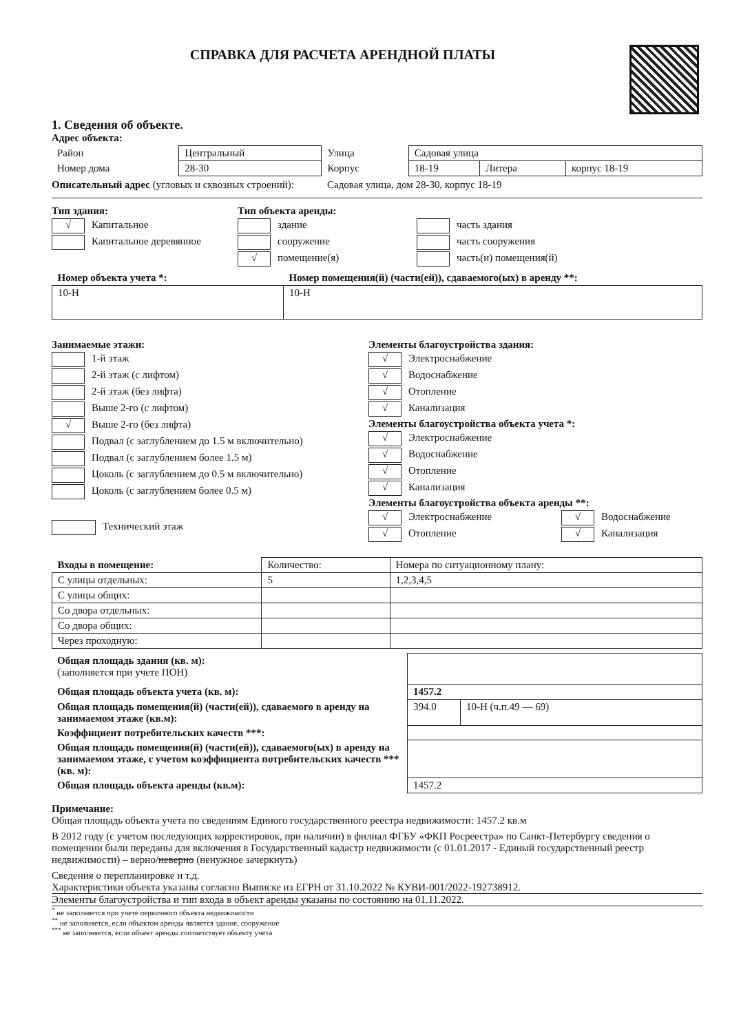СПРАВКА ДЛЯ РАСЧЕТА АРЕНДНОЙ ПЛАТЫ
1. Сведения об объекте.
Адрес объекта:
| Район | Центральный | Улица | Садовая улица | | |
| Номер дома | 28-30 | Корпус | 18-19 | Литера | корпус 18-19 |
Описательный адрес (угловых и сквозных строений):
Садовая улица, дом 28-30, корпус 18-19
Тип здания:
√ Капитальное
Капитальное деревянное
Тип объекта аренды:
здание
сооружение
√ помещение(я)
часть здания
часть сооружения
часть(и) помещения(й)
| Номер объекта учета *: | Номер помещения(й) (части(ей)), сдаваемого(ых) в аренду **: |
| 10-Н | 10-Н |
Занимаемые этажи:
1-й этаж
2-й этаж (с лифтом)
2-й этаж (без лифта)
Выше 2-го (с лифтом)
√ Выше 2-го (без лифта)
Подвал (с заглублением до 1.5 м включительно)
Подвал (с заглублением более 1.5 м)
Цоколь (с заглублением до 0.5 м включительно)
Цоколь (с заглублением более 0.5 м)
Технический этаж
Элементы благоустройства здания:
√ Электроснабжение
√ Водоснабжение
√ Отопление
√ Канализация
Элементы благоустройства объекта учета *:
√ Электроснабжение
√ Водоснабжение
√ Отопление
√ Канализация
Элементы благоустройства объекта аренды **:
√ Электроснабжение
√ Отопление
√ Водоснабжение
√ Канализация
| Входы в помещение: | Количество: | Номера по ситуационному плану: |
| --- | --- | --- |
| С улицы отдельных: | 5 | 1,2,3,4,5 |
| С улицы общих: | | |
| Со двора отдельных: | | |
| Со двора общих: | | |
| Через проходную: | | |
| Общая площадь здания (кв. м): (заполняется при учете ПОН) | | |
| Общая площадь объекта учета (кв. м): | 1457.2 | |
| Общая площадь помещения(й) (части(ей)), сдаваемого в аренду на занимаемом этаже (кв.м): | 394.0 | 10-Н (ч.п.49 — 69) |
| Коэффициент потребительских качеств ***: | | |
| Общая площадь помещения(й) (части(ей)), сдаваемого(ых) в аренду на занимаемом этаже, с учетом коэффициента потребительских качеств ***(кв. м): | | |
| Общая площадь объекта аренды (кв.м): | 1457.2 | |
Примечание:
Общая площадь объекта учета по сведениям Единого государственного реестра недвижимости: 1457.2 кв.м
В 2012 году (с учетом последующих корректировок, при наличии) в филиал ФГБУ «ФКП Росреестра» по Санкт-Петербургу сведения о помещении были переданы для включения в Государственный кадастр недвижимости (с 01.01.2017 - Единый государственный реестр недвижимости) – верно/неверно (ненужное зачеркнуть)
Сведения о перепланировке и т.д.
Характеристики объекта указаны согласно Выписке из ЕГРН от 31.10.2022 № КУВИ-001/2022-192738912.
Элементы благоустройства и тип входа в объект аренды указаны по состоянию на 01.11.2022.
<sup>*</sup> не заполняется при учете первичного объекта недвижимости
<sup>**</sup> не заполняется, если объектом аренды является здание, сооружение
<sup>***</sup> не заполняется, если объект аренды соответствует объекту учета